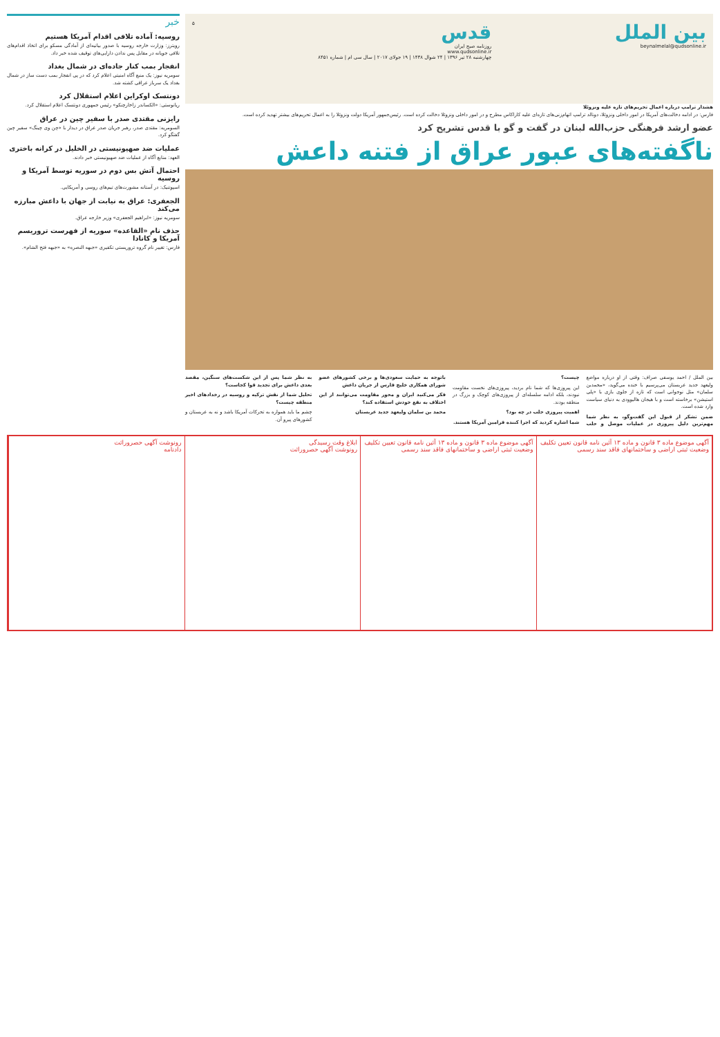بین الملل
beynalmelal@qudsonline.ir
قدس
روزنامه صبح ایران
www.qudsonline.ir
چهارشنبه ۲۸ تیر ۱۳۹۶ | ۲۴ شوال ۱۴۳۸ | ۱۹ جولای ۲۰۱۷ | سال سی ام | شماره ۸۴۵۱
۵
هشدار ترامپ درباره اعمال تحریم‌های تازه علیه ونزوئلا
فارس: در ادامه دخالت‌های آمریکا در امور داخلی ونزوئلا، دونالد ترامپ اتهام‌زنی‌های تازه‌ای علیه کاراکاس مطرح و در امور داخلی ونزوئلا دخالت کرده است. رئیس‌جمهور آمریکا دولت ونزوئلا را به اعمال تحریم‌های بیشتر تهدید کرده است.
عضو ارشد فرهنگی حزب‌الله لبنان در گفت و گو با قدس تشریح کرد
ناگفته‌های عبور عراق از فتنه داعش
بین الملل / احمد یوسفی صراف: وقتی از او درباره مواضع ولیعهد جدید عربستان می‌پرسیم با خنده می‌گوید، «محمدبن سلمان» مثل نوجوانی است که تازه از جلوی بازی با «پلی استیشن» برخاسته است و با هیجان هالیوودی به دنیای سیاست وارد شده است.
ضمن تشکر از قبول این گفت‌وگو، به نظر شما مهم‌ترین دلیل پیروزی در عملیات موصل و حلب چیست؟
این پیروزی‌ها که شما نام بردید، پیروزی‌های نخست مقاومت نبودند، بلکه ادامه سلسله‌ای از پیروزی‌های کوچک و بزرگ در منطقه بودند.
اهمیت پیروزی حلب در چه بود؟
شما اشاره کردید که اجرا کننده فرامین آمریکا هستند.
باتوجه به حمایت سعودی‌ها و برخی کشورهای عضو شورای همکاری خلیج فارس از جریان داعش
فکر می‌کنید ایران و محور مقاومت می‌توانند از این اختلاف به نفع خودش استفاده کند؟
محمد بن سلمان ولیعهد جدید عربستان
به نظر شما پس از این شکست‌های سنگین، مقصد بعدی داعش برای تجدید قوا کجاست؟
تحلیل شما از نقش ترکیه و روسیه در رخدادهای اخیر منطقه چیست؟
چشم ما باید همواره به تحرکات آمریکا باشد و نه به عربستان و کشورهای پیرو آن.
خبر
روسیه: آماده تلافی اقدام آمریکا هستیم
رویترز: وزارت خارجه روسیه با صدور بیانیه‌ای از آمادگی مسکو برای اتخاذ اقدام‌های تلافی جویانه در مقابل پس ندادن دارایی‌های توقیف شده خبر داد.
انفجار بمب کنار جاده‌ای در شمال بغداد
سومریه نیوز: یک منبع آگاه امنیتی اعلام کرد که در پی انفجار بمب دست ساز در شمال بغداد یک سرباز عراقی کشته شد.
دونتسک اوکراین اعلام استقلال کرد
ریانوستی: «الکساندر زاخارچنکو» رئیس جمهوری دونتسک اعلام استقلال کرد.
رایزنی مقتدی صدر با سفیر چین در عراق
السومریه: مقتدی صدر، رهبر جریان صدر عراق در دیدار با «چن وی چینگ» سفیر چین گفتگو کرد.
عملیات ضد صهیونیستی در الخلیل در کرانه باختری
العهد: منابع آگاه از عملیات ضد صهیونیستی خبر دادند.
احتمال آتش بس دوم در سوریه توسط آمریکا و روسیه
اسپوتنیک: در آستانه مشورت‌های تیم‌های روسی و آمریکایی.
الجعفری: عراق به نیابت از جهان با داعش مبارزه می‌کند
سومریه نیوز: «ابراهیم الجعفری» وزیر خارجه عراق.
حذف نام «القاعده» سوریه از فهرست تروریسم آمریکا و کانادا
فارس: تغییر نام گروه تروریستی تکفیری «جبهه النصره» به «جبهه فتح الشام».
آگهی موضوع ماده ۳ قانون و ماده ۱۳ آئین نامه قانون تعیین تکلیف وضعیت ثبتی اراضی و ساختمانهای فاقد سند رسمی
آگهی موضوع ماده ۳ قانون و ماده ۱۳ آئین نامه قانون تعیین تکلیف وضعیت ثبتی اراضی و ساختمانهای فاقد سند رسمی
ابلاغ وقت رسیدگی
رونوشت آگهی حصروراثت
رونوشت آگهی حصروراثت
دادنامه